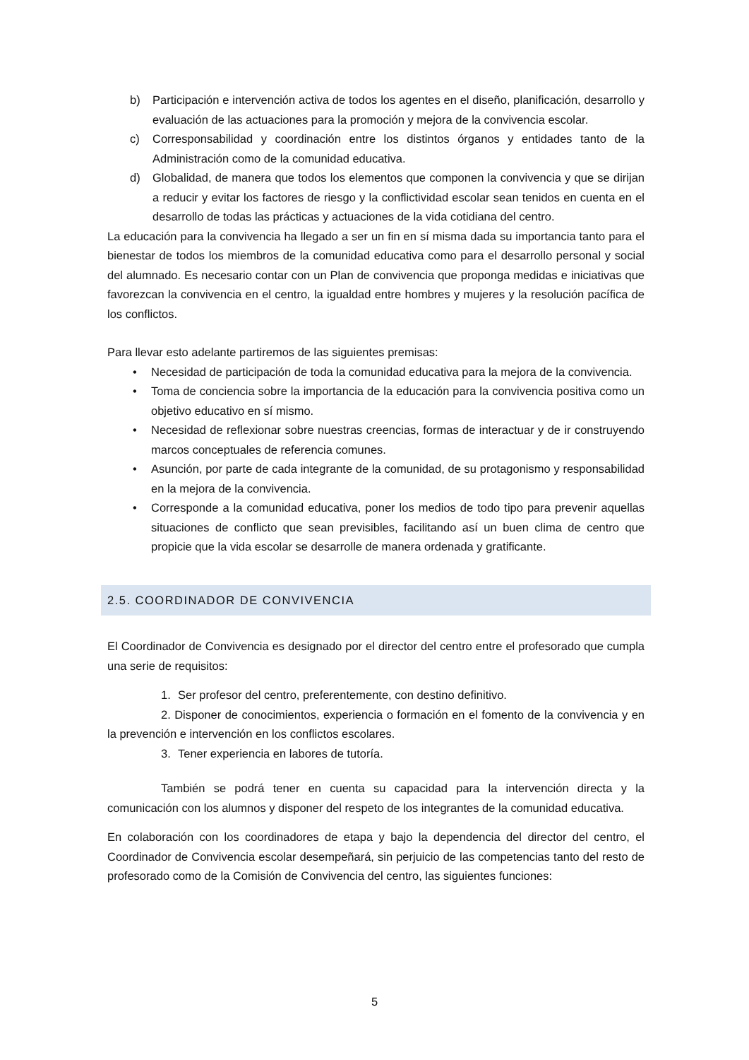b) Participación e intervención activa de todos los agentes en el diseño, planificación, desarrollo y evaluación de las actuaciones para la promoción y mejora de la convivencia escolar.
c) Corresponsabilidad y coordinación entre los distintos órganos y entidades tanto de la Administración como de la comunidad educativa.
d) Globalidad, de manera que todos los elementos que componen la convivencia y que se dirijan a reducir y evitar los factores de riesgo y la conflictividad escolar sean tenidos en cuenta en el desarrollo de todas las prácticas y actuaciones de la vida cotidiana del centro.
La educación para la convivencia ha llegado a ser un fin en sí misma dada su importancia tanto para el bienestar de todos los miembros de la comunidad educativa como para el desarrollo personal y social del alumnado. Es necesario contar con un Plan de convivencia que proponga medidas e iniciativas que favorezcan la convivencia en el centro, la igualdad entre hombres y mujeres y la resolución pacífica de los conflictos.
Para llevar esto adelante partiremos de las siguientes premisas:
• Necesidad de participación de toda la comunidad educativa para la mejora de la convivencia.
• Toma de conciencia sobre la importancia de la educación para la convivencia positiva como un objetivo educativo en sí mismo.
• Necesidad de reflexionar sobre nuestras creencias, formas de interactuar y de ir construyendo marcos conceptuales de referencia comunes.
• Asunción, por parte de cada integrante de la comunidad, de su protagonismo y responsabilidad en la mejora de la convivencia.
• Corresponde a la comunidad educativa, poner los medios de todo tipo para prevenir aquellas situaciones de conflicto que sean previsibles, facilitando así un buen clima de centro que propicie que la vida escolar se desarrolle de manera ordenada y gratificante.
2.5. COORDINADOR DE CONVIVENCIA
El Coordinador de Convivencia es designado por el director del centro entre el profesorado que cumpla una serie de requisitos:
1. Ser profesor del centro, preferentemente, con destino definitivo.
2. Disponer de conocimientos, experiencia o formación en el fomento de la convivencia y en la prevención e intervención en los conflictos escolares.
3. Tener experiencia en labores de tutoría.
También se podrá tener en cuenta su capacidad para la intervención directa y la comunicación con los alumnos y disponer del respeto de los integrantes de la comunidad educativa.
En colaboración con los coordinadores de etapa y bajo la dependencia del director del centro, el Coordinador de Convivencia escolar desempeñará, sin perjuicio de las competencias tanto del resto de profesorado como de la Comisión de Convivencia del centro, las siguientes funciones:
5